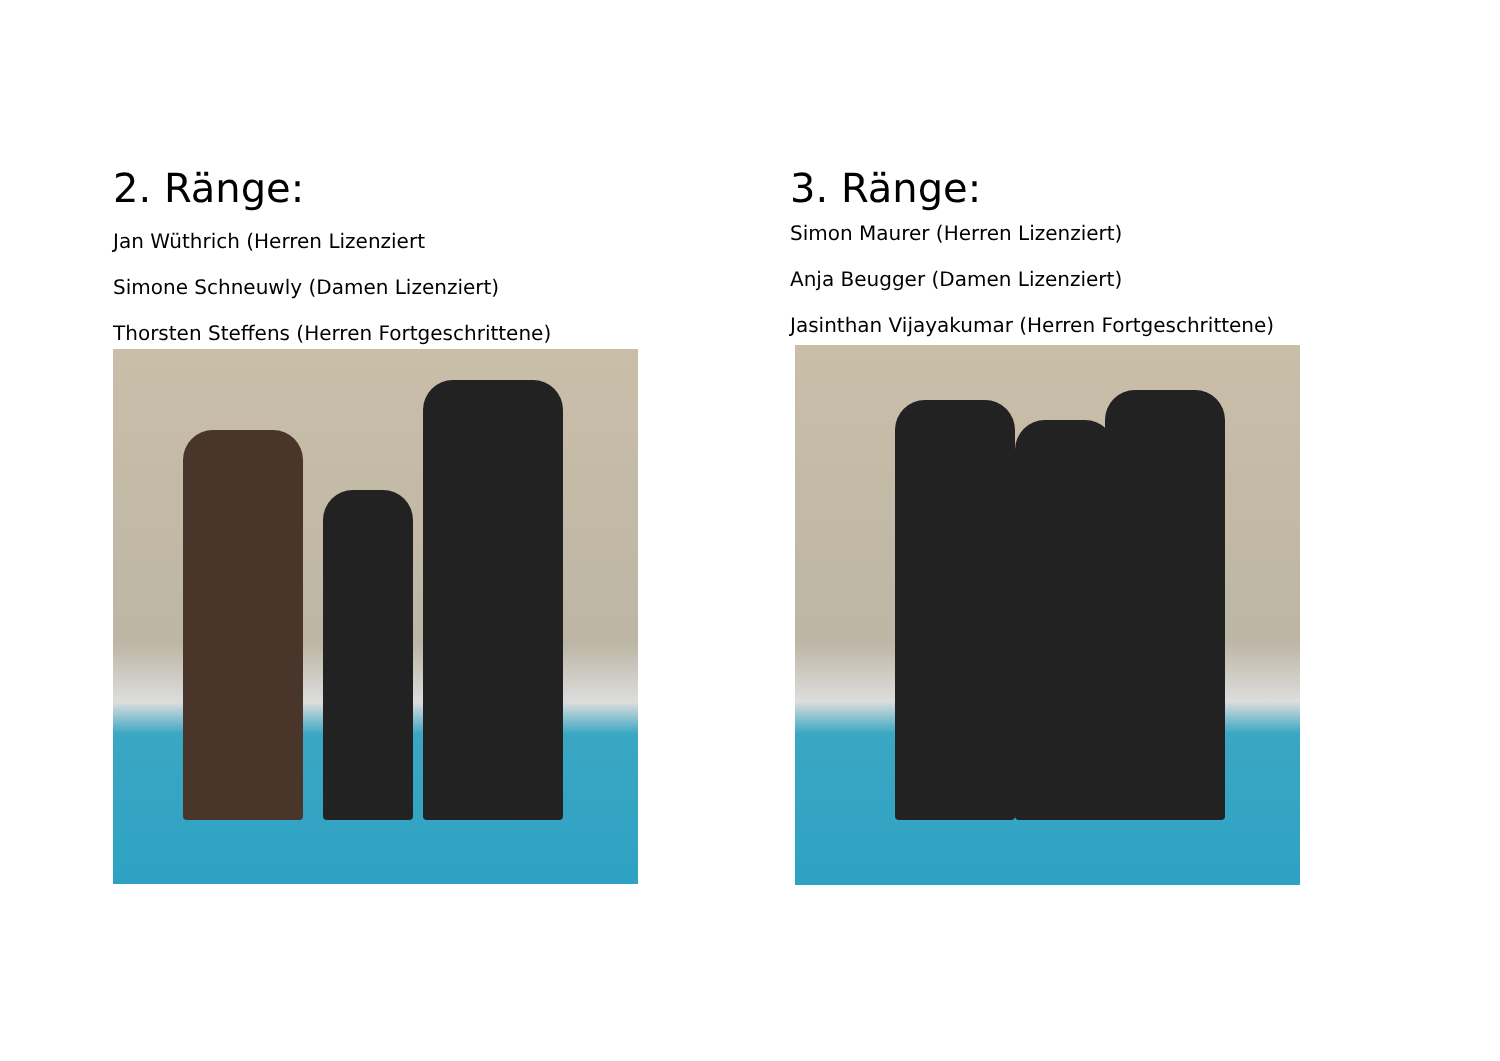2. Ränge:
Jan Wüthrich (Herren Lizenziert
Simone Schneuwly (Damen Lizenziert)
Thorsten Steffens (Herren Fortgeschrittene)
3. Ränge:
Simon Maurer (Herren Lizenziert)
Anja Beugger (Damen Lizenziert)
Jasinthan Vijayakumar (Herren Fortgeschrittene)